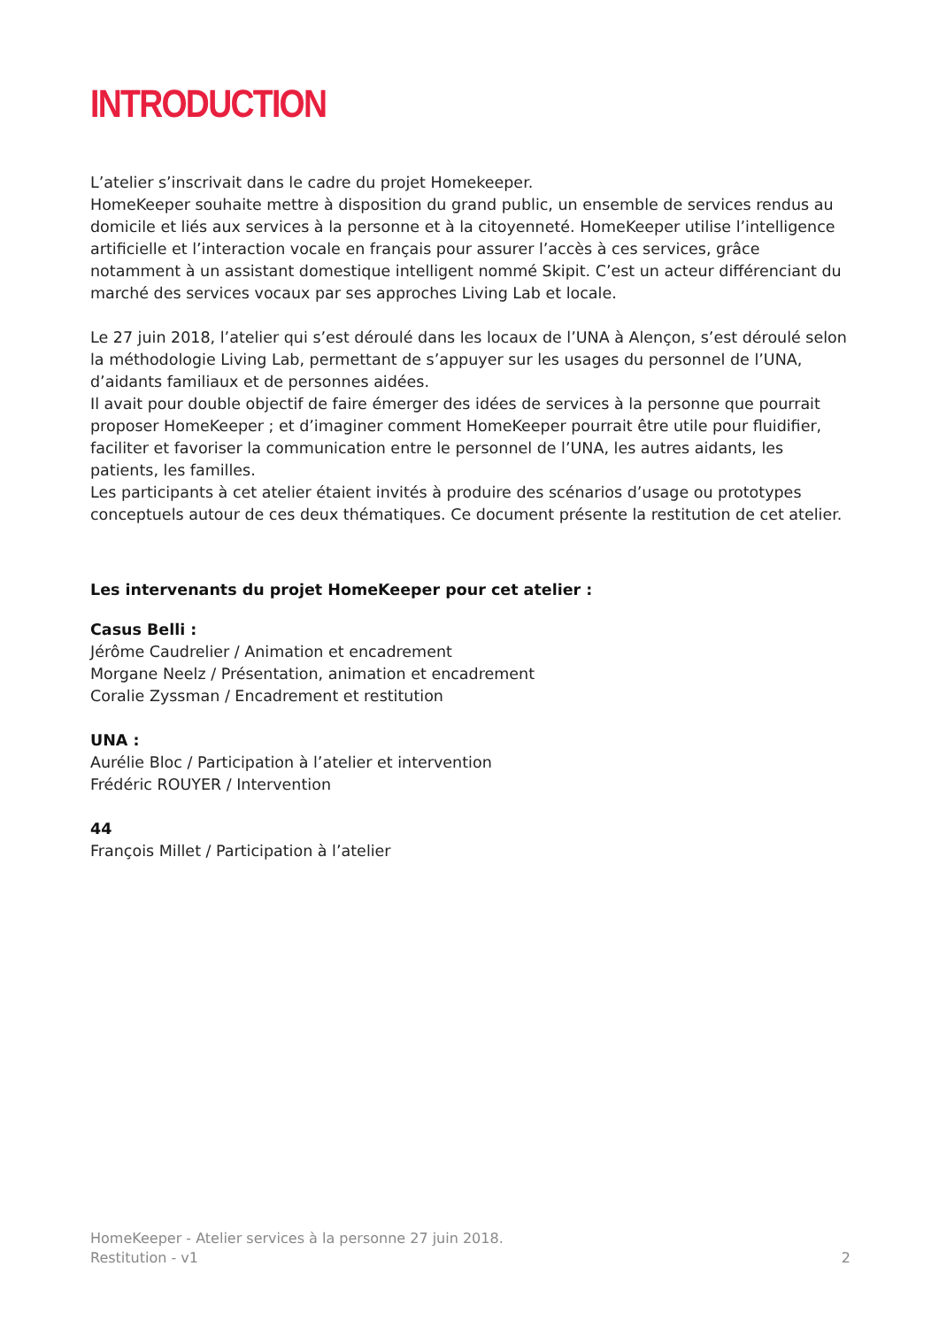INTRODUCTION
L’atelier s’inscrivait dans le cadre du projet Homekeeper.
HomeKeeper souhaite mettre à disposition du grand public, un ensemble de services rendus au domicile et liés aux services à la personne et à la citoyenneté. HomeKeeper utilise l’intelligence artificielle et l’interaction vocale en français pour assurer l’accès à ces services, grâce notamment à un assistant domestique intelligent nommé Skipit. C’est un acteur différenciant du marché des services vocaux par ses approches Living Lab et locale.
Le 27 juin 2018, l’atelier qui s’est déroulé dans les locaux de l’UNA à Alençon, s’est déroulé selon la méthodologie Living Lab, permettant de s’appuyer sur les usages du personnel de l’UNA, d’aidants familiaux et de personnes aidées.
Il avait pour double objectif de faire émerger des idées de services à la personne que pourrait proposer HomeKeeper ; et d’imaginer comment HomeKeeper pourrait être utile pour fluidifier, faciliter et favoriser la communication entre le personnel de l’UNA, les autres aidants, les patients, les familles.
Les participants à cet atelier étaient invités à produire des scénarios d’usage ou prototypes conceptuels autour de ces deux thématiques. Ce document présente la restitution de cet atelier.
Les intervenants du projet HomeKeeper pour cet atelier :
Casus Belli :
Jérôme Caudrelier / Animation et encadrement
Morgane Neelz / Présentation, animation et encadrement
Coralie Zyssman / Encadrement et restitution
UNA :
Aurélie Bloc / Participation à l’atelier et intervention
Frédéric ROUYER / Intervention
44
François Millet / Participation à l’atelier
HomeKeeper - Atelier services à la personne 27 juin 2018.
Restitution - v1 2